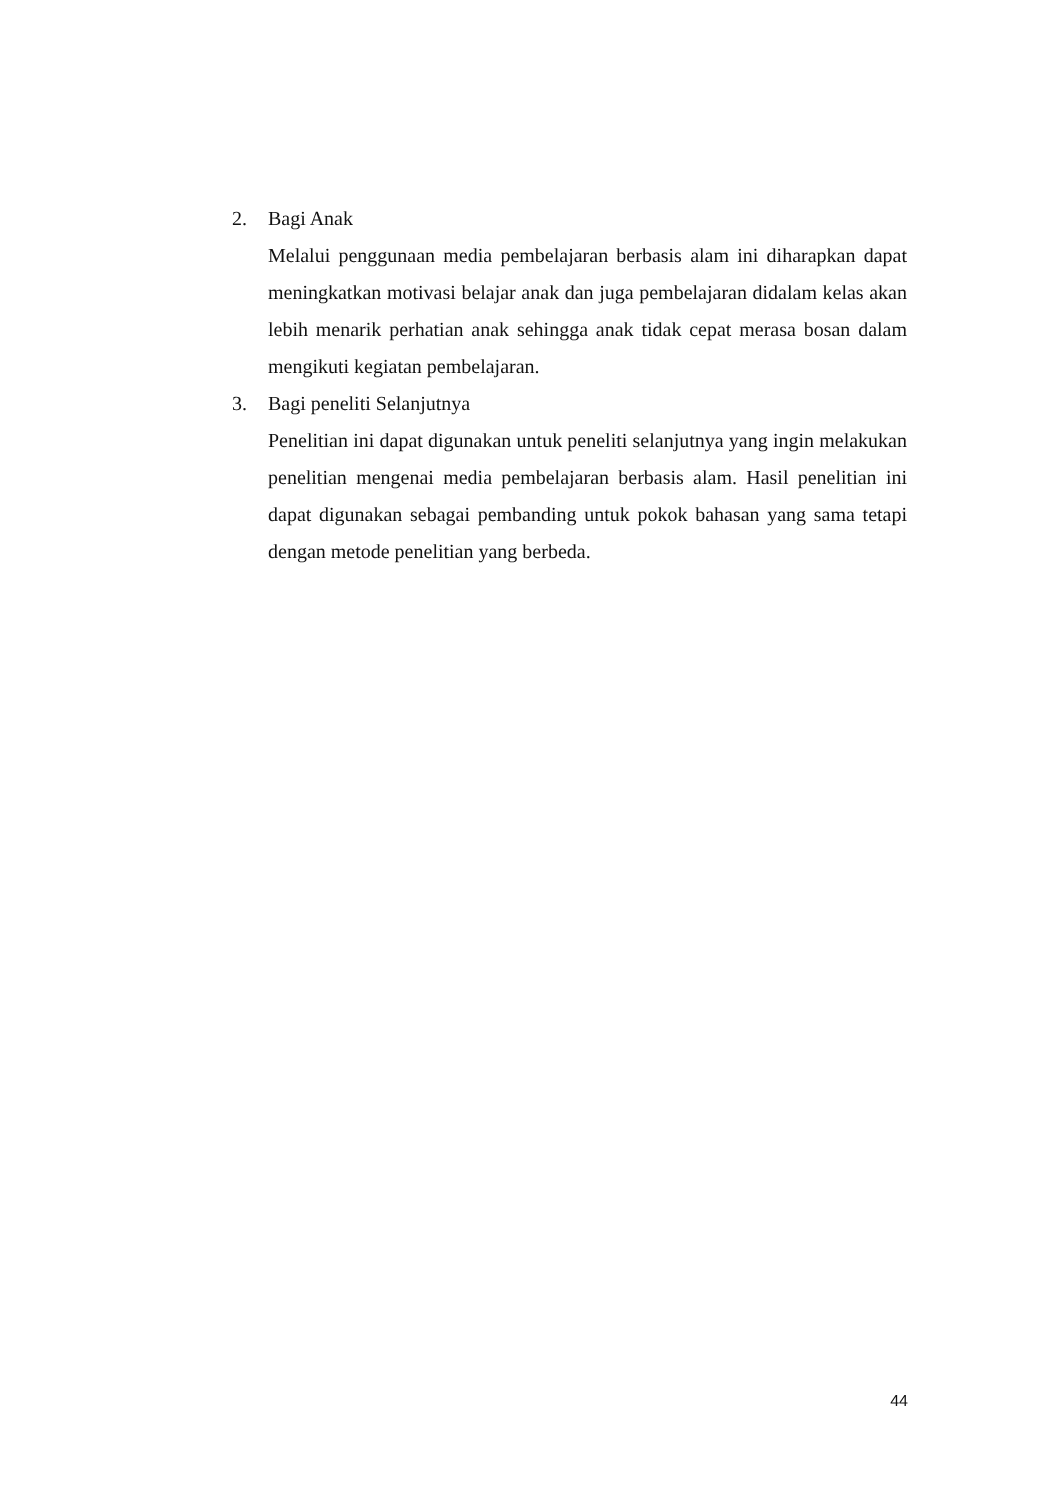2. Bagi Anak
Melalui penggunaan media pembelajaran berbasis alam ini diharapkan dapat meningkatkan motivasi belajar anak dan juga pembelajaran didalam kelas akan lebih menarik perhatian anak sehingga anak tidak cepat merasa bosan dalam mengikuti kegiatan pembelajaran.
3. Bagi peneliti Selanjutnya
Penelitian ini dapat digunakan untuk peneliti selanjutnya yang ingin melakukan penelitian mengenai media pembelajaran berbasis alam. Hasil penelitian ini dapat digunakan sebagai pembanding untuk pokok bahasan yang sama tetapi dengan metode penelitian yang berbeda.
44